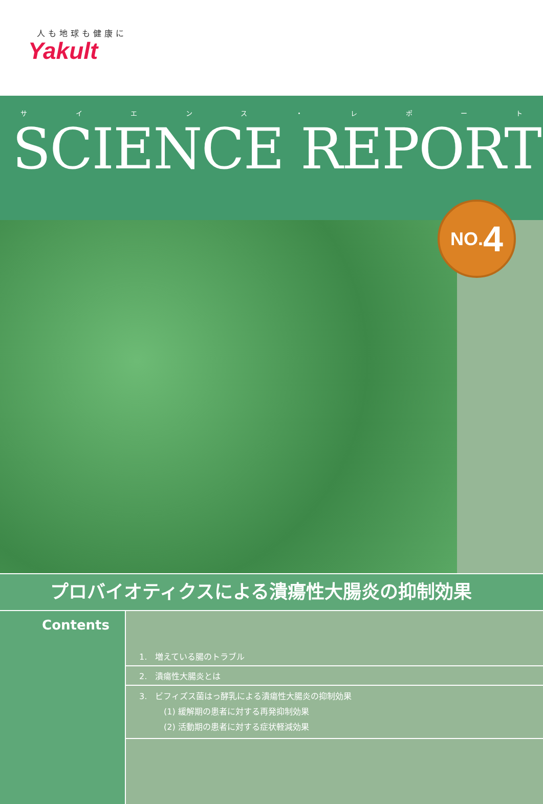人も地球も健康に
Yakult
サイエンス ・ レポート
SCIENCE REPORT
NO. 4
プロバイオティクスによる潰瘍性大腸炎の抑制効果
Contents
1.　増えている腸のトラブル
2.　潰瘍性大腸炎とは
3.　ビフィズス菌はっ酵乳による潰瘍性大腸炎の抑制効果
　　　(1) 緩解期の患者に対する再発抑制効果
　　　(2) 活動期の患者に対する症状軽減効果